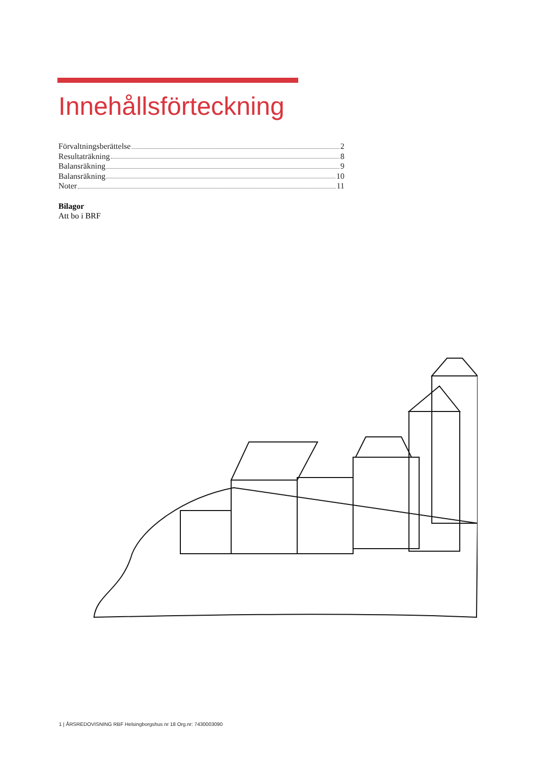Innehållsförteckning
Förvaltningsberättelse 2
Resultaträkning 8
Balansräkning 9
Balansräkning 10
Noter 11
Bilagor
Att bo i BRF
1 | ÅRSREDOVISNING RBF Helsingborgshus nr 18 Org.nr: 7430003090